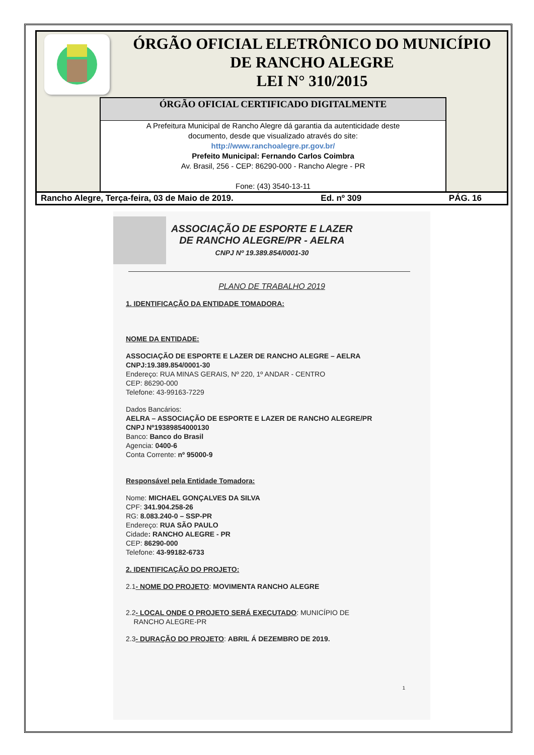ÓRGÃO OFICIAL ELETRÔNICO DO MUNICÍPIO
DE RANCHO ALEGRE
LEI N° 310/2015
ÓRGÃO OFICIAL CERTIFICADO DIGITALMENTE
A Prefeitura Municipal de Rancho Alegre dá garantia da autenticidade deste
documento, desde que visualizado através do site:
http://www.ranchoalegre.pr.gov.br/
Prefeito Municipal: Fernando Carlos Coimbra
Av. Brasil, 256 - CEP: 86290-000 - Rancho Alegre - PR
Fone: (43) 3540-13-11
Rancho Alegre, Terça-feira, 03 de Maio de 2019. Ed. nº 309 PÁG. 16
ASSOCIAÇÃO DE ESPORTE E LAZER
DE RANCHO ALEGRE/PR - AELRA
CNPJ Nº 19.389.854/0001-30
PLANO DE TRABALHO 2019
1. IDENTIFICAÇÃO DA ENTIDADE TOMADORA:
NOME DA ENTIDADE:
ASSOCIAÇÃO DE ESPORTE E LAZER DE RANCHO ALEGRE – AELRA
CNPJ:19.389.854/0001-30
Endereço: RUA MINAS GERAIS, Nº 220, 1º ANDAR - CENTRO
CEP: 86290-000
Telefone: 43-99163-7229
Dados Bancários:
AELRA – ASSOCIAÇÃO DE ESPORTE E LAZER DE RANCHO ALEGRE/PR
CNPJ Nº19389854000130
Banco: Banco do Brasil
Agencia: 0400-6
Conta Corrente: nº 95000-9
Responsável pela Entidade Tomadora:
Nome: MICHAEL GONÇALVES DA SILVA
CPF: 341.904.258-26
RG: 8.083.240-0 – SSP-PR
Endereço: RUA SÃO PAULO
Cidade: RANCHO ALEGRE - PR
CEP: 86290-000
Telefone: 43-99182-6733
2. IDENTIFICAÇÃO DO PROJETO:
2.1- NOME DO PROJETO: MOVIMENTA RANCHO ALEGRE
2.2- LOCAL ONDE O PROJETO SERÁ EXECUTADO: MUNICÍPIO DE
RANCHO ALEGRE-PR
2.3- DURAÇÃO DO PROJETO: ABRIL Á DEZEMBRO DE 2019.
1